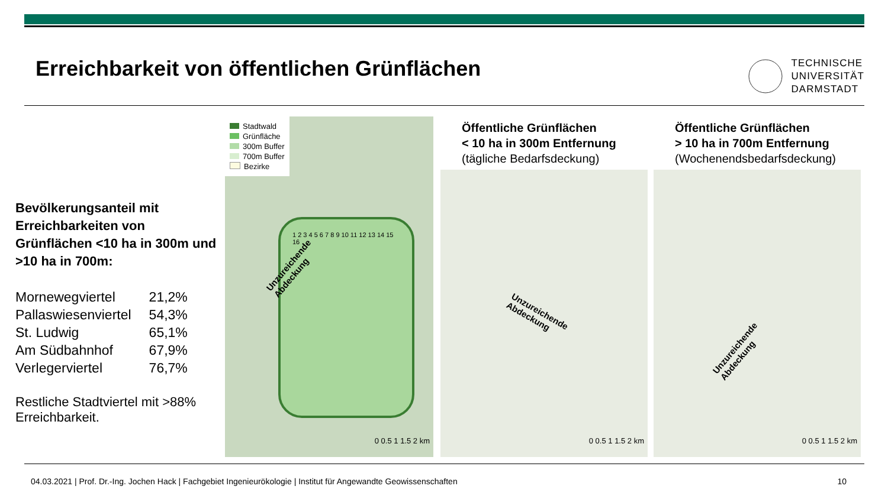Erreichbarkeit von öffentlichen Grünflächen
TECHNISCHE
UNIVERSITÄT
DARMSTADT
Bevölkerungsanteil mit Erreichbarkeiten von Grünflächen <10 ha in 300m und >10 ha in 700m:
| Mornewegviertel | 21,2% |
| Pallaswiesenviertel | 54,3% |
| St. Ludwig | 65,1% |
| Am Südbahnhof | 67,9% |
| Verlegerviertel | 76,7% |
Restliche Stadtviertel mit >88% Erreichbarkeit.
Stadtwald
Grünfläche
300m Buffer
700m Buffer
Bezirke
1 2 3 4 5 6 7 8 9 10 11 12 13 14 15 16
Unzureichende
Abdeckung
0 0.5 1 1.5 2 km
Öffentliche Grünflächen
< 10 ha in 300m Entfernung
(tägliche Bedarfsdeckung)
Unzureichende
Abdeckung
0 0.5 1 1.5 2 km
Öffentliche Grünflächen
> 10 ha in 700m Entfernung
(Wochenendsbedarfsdeckung)
Unzureichende
Abdeckung
0 0.5 1 1.5 2 km
04.03.2021 | Prof. Dr.-Ing. Jochen Hack | Fachgebiet Ingenieurökologie | Institut für Angewandte Geowissenschaften 10